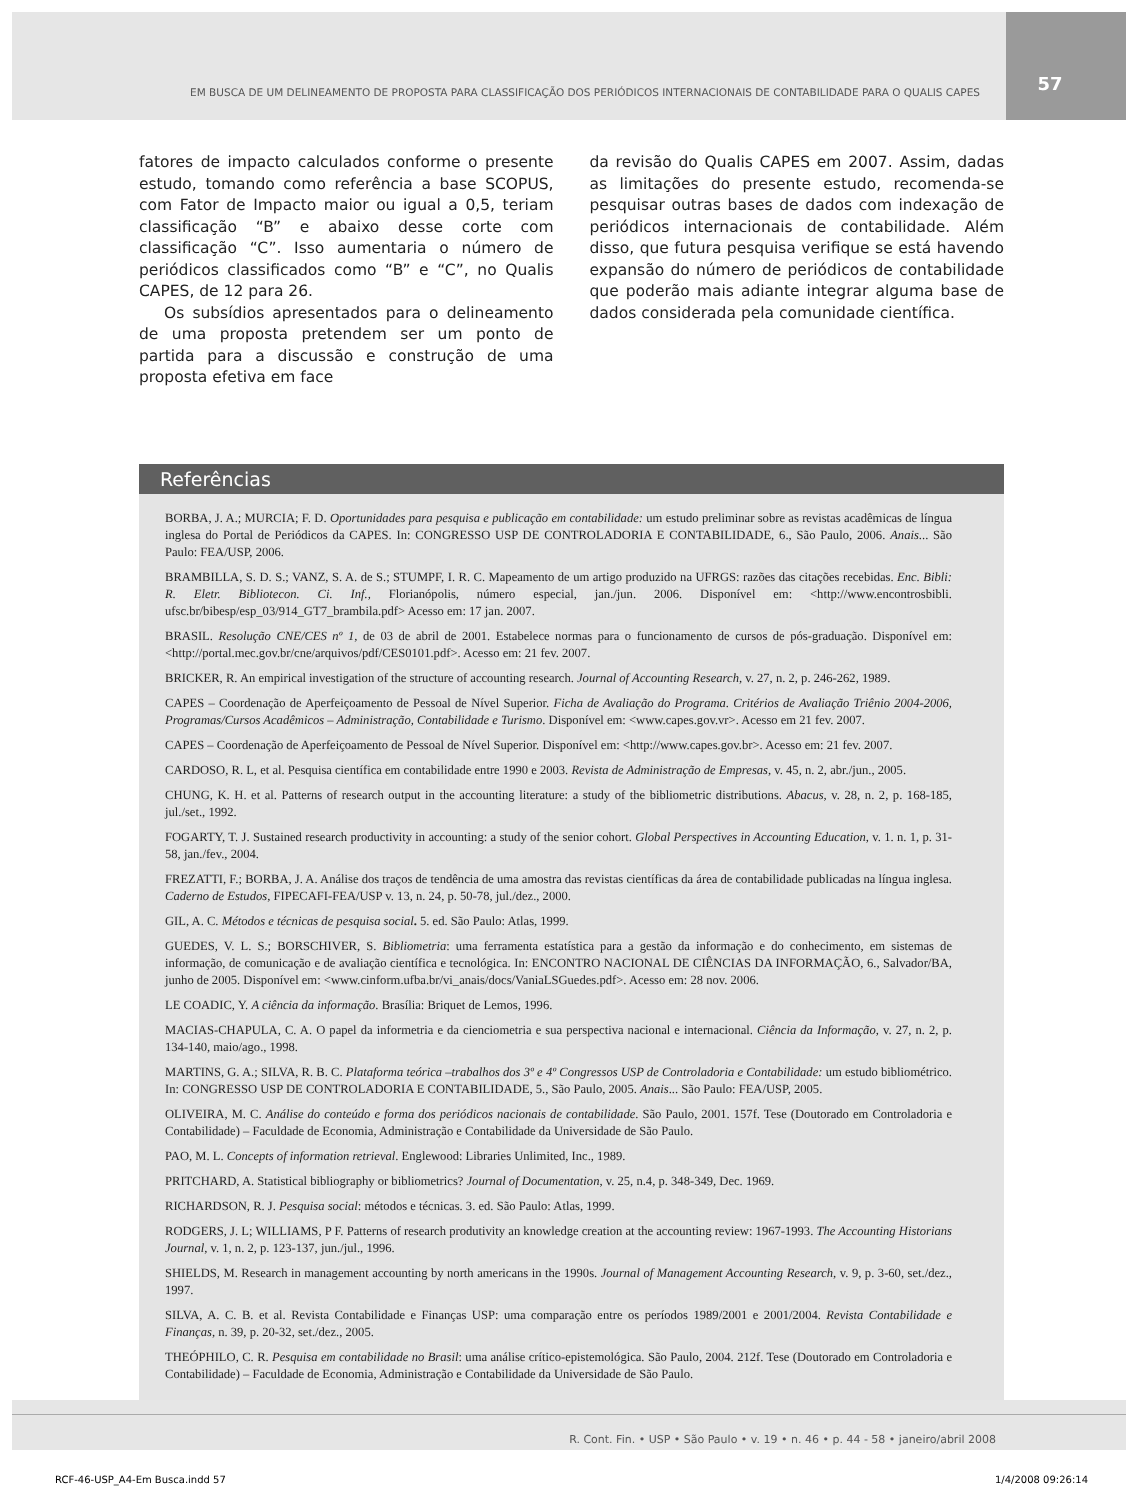EM BUSCA DE UM DELINEAMENTO DE PROPOSTA PARA CLASSIFICAÇÃO DOS PERIÓDICOS INTERNACIONAIS DE CONTABILIDADE PARA O QUALIS CAPES
57
fatores de impacto calculados conforme o presente estudo, tomando como referência a base SCOPUS, com Fator de Impacto maior ou igual a 0,5, teriam classificação “B” e abaixo desse corte com classificação “C”. Isso aumentaria o número de periódicos classificados como “B” e “C”, no Qualis CAPES, de 12 para 26.
Os subsídios apresentados para o delineamento de uma proposta pretendem ser um ponto de partida para a discussão e construção de uma proposta efetiva em face
da revisão do Qualis CAPES em 2007. Assim, dadas as limitações do presente estudo, recomenda-se pesquisar outras bases de dados com indexação de periódicos internacionais de contabilidade. Além disso, que futura pesquisa verifique se está havendo expansão do número de periódicos de contabilidade que poderão mais adiante integrar alguma base de dados considerada pela comunidade científica.
Referências
BORBA, J. A.; MURCIA; F. D. Oportunidades para pesquisa e publicação em contabilidade: um estudo preliminar sobre as revistas acadêmicas de língua inglesa do Portal de Periódicos da CAPES. In: CONGRESSO USP DE CONTROLADORIA E CONTABILIDADE, 6., São Paulo, 2006. Anais... São Paulo: FEA/USP, 2006.
BRAMBILLA, S. D. S.; VANZ, S. A. de S.; STUMPF, I. R. C. Mapeamento de um artigo produzido na UFRGS: razões das citações recebidas. Enc. Bibli: R. Eletr. Bibliotecon. Ci. Inf., Florianópolis, número especial, jan./jun. 2006. Disponível em: <http://www.encontrosbibli. ufsc.br/bibesp/esp_03/914_GT7_brambila.pdf> Acesso em: 17 jan. 2007.
BRASIL. Resolução CNE/CES nº 1, de 03 de abril de 2001. Estabelece normas para o funcionamento de cursos de pós-graduação. Disponível em: <http://portal.mec.gov.br/cne/arquivos/pdf/CES0101.pdf>. Acesso em: 21 fev. 2007.
BRICKER, R. An empirical investigation of the structure of accounting research. Journal of Accounting Research, v. 27, n. 2, p. 246-262, 1989.
CAPES – Coordenação de Aperfeiçoamento de Pessoal de Nível Superior. Ficha de Avaliação do Programa. Critérios de Avaliação Triênio 2004-2006, Programas/Cursos Acadêmicos – Administração, Contabilidade e Turismo. Disponível em: <www.capes.gov.vr>. Acesso em 21 fev. 2007.
CAPES – Coordenação de Aperfeiçoamento de Pessoal de Nível Superior. Disponível em: <http://www.capes.gov.br>. Acesso em: 21 fev. 2007.
CARDOSO, R. L, et al. Pesquisa científica em contabilidade entre 1990 e 2003. Revista de Administração de Empresas, v. 45, n. 2, abr./jun., 2005.
CHUNG, K. H. et al. Patterns of research output in the accounting literature: a study of the bibliometric distributions. Abacus, v. 28, n. 2, p. 168-185, jul./set., 1992.
FOGARTY, T. J. Sustained research productivity in accounting: a study of the senior cohort. Global Perspectives in Accounting Education, v. 1. n. 1, p. 31-58, jan./fev., 2004.
FREZATTI, F.; BORBA, J. A. Análise dos traços de tendência de uma amostra das revistas científicas da área de contabilidade publicadas na língua inglesa. Caderno de Estudos, FIPECAFI-FEA/USP v. 13, n. 24, p. 50-78, jul./dez., 2000.
GIL, A. C. Métodos e técnicas de pesquisa social. 5. ed. São Paulo: Atlas, 1999.
GUEDES, V. L. S.; BORSCHIVER, S. Bibliometria: uma ferramenta estatística para a gestão da informação e do conhecimento, em sistemas de informação, de comunicação e de avaliação científica e tecnológica. In: ENCONTRO NACIONAL DE CIÊNCIAS DA INFORMAÇÃO, 6., Salvador/BA, junho de 2005. Disponível em: <www.cinform.ufba.br/vi_anais/docs/VaniaLSGuedes.pdf>. Acesso em: 28 nov. 2006.
LE COADIC, Y. A ciência da informação. Brasília: Briquet de Lemos, 1996.
MACIAS-CHAPULA, C. A. O papel da informetria e da cienciometria e sua perspectiva nacional e internacional. Ciência da Informação, v. 27, n. 2, p. 134-140, maio/ago., 1998.
MARTINS, G. A.; SILVA, R. B. C. Plataforma teórica –trabalhos dos 3º e 4º Congressos USP de Controladoria e Contabilidade: um estudo bibliométrico. In: CONGRESSO USP DE CONTROLADORIA E CONTABILIDADE, 5., São Paulo, 2005. Anais... São Paulo: FEA/USP, 2005.
OLIVEIRA, M. C. Análise do conteúdo e forma dos periódicos nacionais de contabilidade. São Paulo, 2001. 157f. Tese (Doutorado em Controladoria e Contabilidade) – Faculdade de Economia, Administração e Contabilidade da Universidade de São Paulo.
PAO, M. L. Concepts of information retrieval. Englewood: Libraries Unlimited, Inc., 1989.
PRITCHARD, A. Statistical bibliography or bibliometrics? Journal of Documentation, v. 25, n.4, p. 348-349, Dec. 1969.
RICHARDSON, R. J. Pesquisa social: métodos e técnicas. 3. ed. São Paulo: Atlas, 1999.
RODGERS, J. L; WILLIAMS, P F. Patterns of research produtivity an knowledge creation at the accounting review: 1967-1993. The Accounting Historians Journal, v. 1, n. 2, p. 123-137, jun./jul., 1996.
SHIELDS, M. Research in management accounting by north americans in the 1990s. Journal of Management Accounting Research, v. 9, p. 3-60, set./dez., 1997.
SILVA, A. C. B. et al. Revista Contabilidade e Finanças USP: uma comparação entre os períodos 1989/2001 e 2001/2004. Revista Contabilidade e Finanças, n. 39, p. 20-32, set./dez., 2005.
THEÓPHILO, C. R. Pesquisa em contabilidade no Brasil: uma análise crítico-epistemológica. São Paulo, 2004. 212f. Tese (Doutorado em Controladoria e Contabilidade) – Faculdade de Economia, Administração e Contabilidade da Universidade de São Paulo.
R. Cont. Fin. • USP • São Paulo • v. 19 • n. 46 • p. 44 - 58 • janeiro/abril 2008
RCF-46-USP_A4-Em Busca.indd 57 1/4/2008 09:26:14